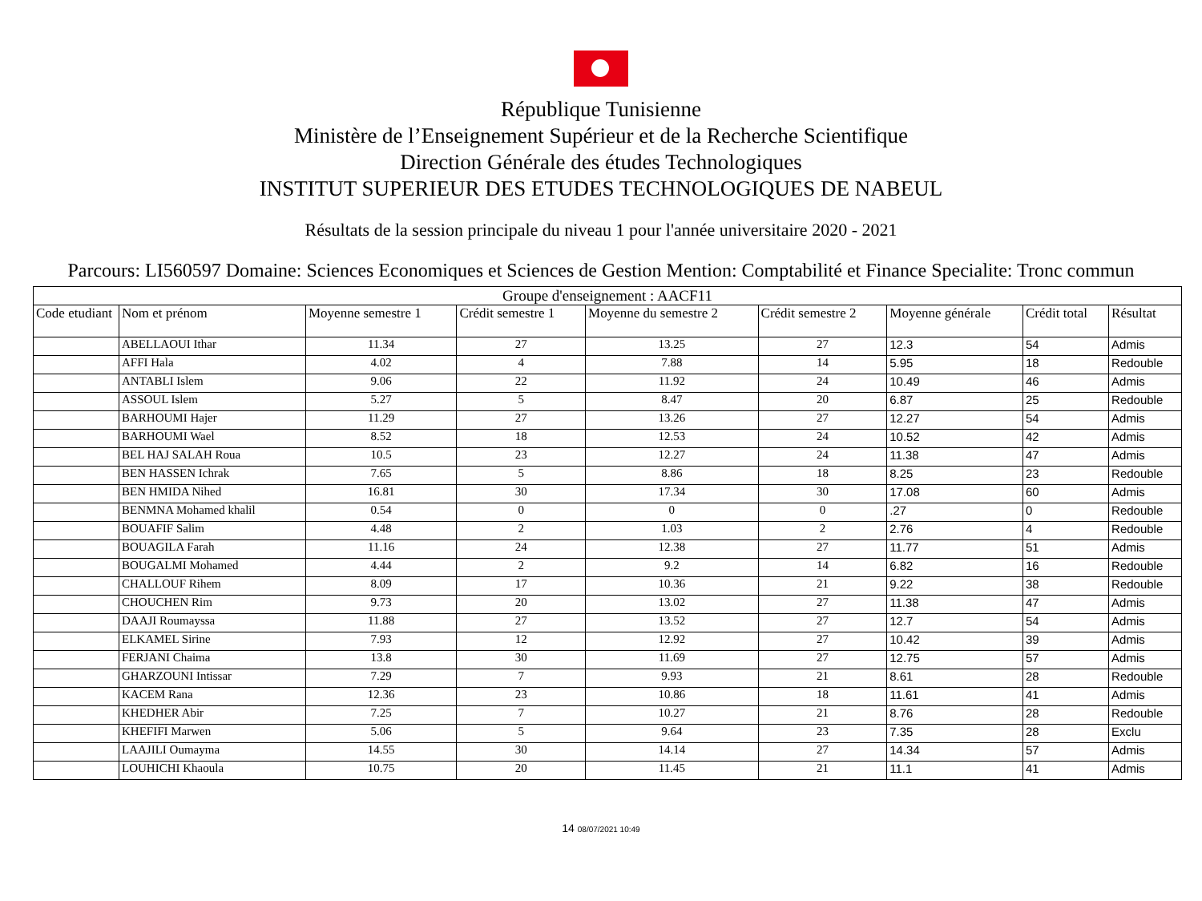République Tunisienne
Ministère de l’Enseignement Supérieur et de la Recherche Scientifique
Direction Générale des études Technologiques
INSTITUT SUPERIEUR DES ETUDES TECHNOLOGIQUES DE NABEUL
Résultats de la session principale du niveau 1 pour l'année universitaire 2020 - 2021
Parcours: LI560597 Domaine: Sciences Economiques et Sciences de Gestion Mention: Comptabilité et Finance Specialite: Tronc commun
| Groupe d'enseignement : AACF11 | | | | | | | | |
| Code etudiant | Nom et prénom | Moyenne semestre 1 | Crédit semestre 1 | Moyenne du semestre 2 | Crédit semestre 2 | Moyenne générale | Crédit total | Résultat |
| | ABELLAOUI Ithar | 11.34 | 27 | 13.25 | 27 | 12.3 | 54 | Admis |
| | AFFI Hala | 4.02 | 4 | 7.88 | 14 | 5.95 | 18 | Redouble |
| | ANTABLI Islem | 9.06 | 22 | 11.92 | 24 | 10.49 | 46 | Admis |
| | ASSOUL Islem | 5.27 | 5 | 8.47 | 20 | 6.87 | 25 | Redouble |
| | BARHOUMI Hajer | 11.29 | 27 | 13.26 | 27 | 12.27 | 54 | Admis |
| | BARHOUMI Wael | 8.52 | 18 | 12.53 | 24 | 10.52 | 42 | Admis |
| | BEL HAJ SALAH Roua | 10.5 | 23 | 12.27 | 24 | 11.38 | 47 | Admis |
| | BEN HASSEN Ichrak | 7.65 | 5 | 8.86 | 18 | 8.25 | 23 | Redouble |
| | BEN HMIDA Nihed | 16.81 | 30 | 17.34 | 30 | 17.08 | 60 | Admis |
| | BENMNA Mohamed khalil | 0.54 | 0 | 0 | 0 | .27 | 0 | Redouble |
| | BOUAFIF Salim | 4.48 | 2 | 1.03 | 2 | 2.76 | 4 | Redouble |
| | BOUAGILA Farah | 11.16 | 24 | 12.38 | 27 | 11.77 | 51 | Admis |
| | BOUGALMI Mohamed | 4.44 | 2 | 9.2 | 14 | 6.82 | 16 | Redouble |
| | CHALLOUF Rihem | 8.09 | 17 | 10.36 | 21 | 9.22 | 38 | Redouble |
| | CHOUCHEN Rim | 9.73 | 20 | 13.02 | 27 | 11.38 | 47 | Admis |
| | DAAJI Roumayssa | 11.88 | 27 | 13.52 | 27 | 12.7 | 54 | Admis |
| | ELKAMEL Sirine | 7.93 | 12 | 12.92 | 27 | 10.42 | 39 | Admis |
| | FERJANI Chaima | 13.8 | 30 | 11.69 | 27 | 12.75 | 57 | Admis |
| | GHARZOUNI Intissar | 7.29 | 7 | 9.93 | 21 | 8.61 | 28 | Redouble |
| | KACEM Rana | 12.36 | 23 | 10.86 | 18 | 11.61 | 41 | Admis |
| | KHEDHER Abir | 7.25 | 7 | 10.27 | 21 | 8.76 | 28 | Redouble |
| | KHEFIFI Marwen | 5.06 | 5 | 9.64 | 23 | 7.35 | 28 | Exclu |
| | LAAJILI Oumayma | 14.55 | 30 | 14.14 | 27 | 14.34 | 57 | Admis |
| | LOUHICHI Khaoula | 10.75 | 20 | 11.45 | 21 | 11.1 | 41 | Admis |
14 08/07/2021 10:49